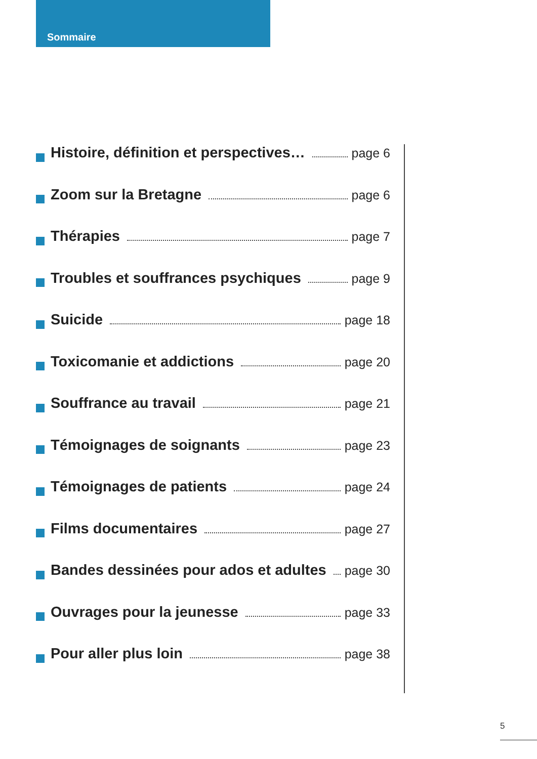Sommaire
Histoire, définition et perspectives… page 6
Zoom sur la Bretagne page 6
Thérapies page 7
Troubles et souffrances psychiques page 9
Suicide page 18
Toxicomanie et addictions page 20
Souffrance au travail page 21
Témoignages de soignants page 23
Témoignages de patients page 24
Films documentaires page 27
Bandes dessinées pour ados et adultes page 30
Ouvrages pour la jeunesse page 33
Pour aller plus loin page 38
5